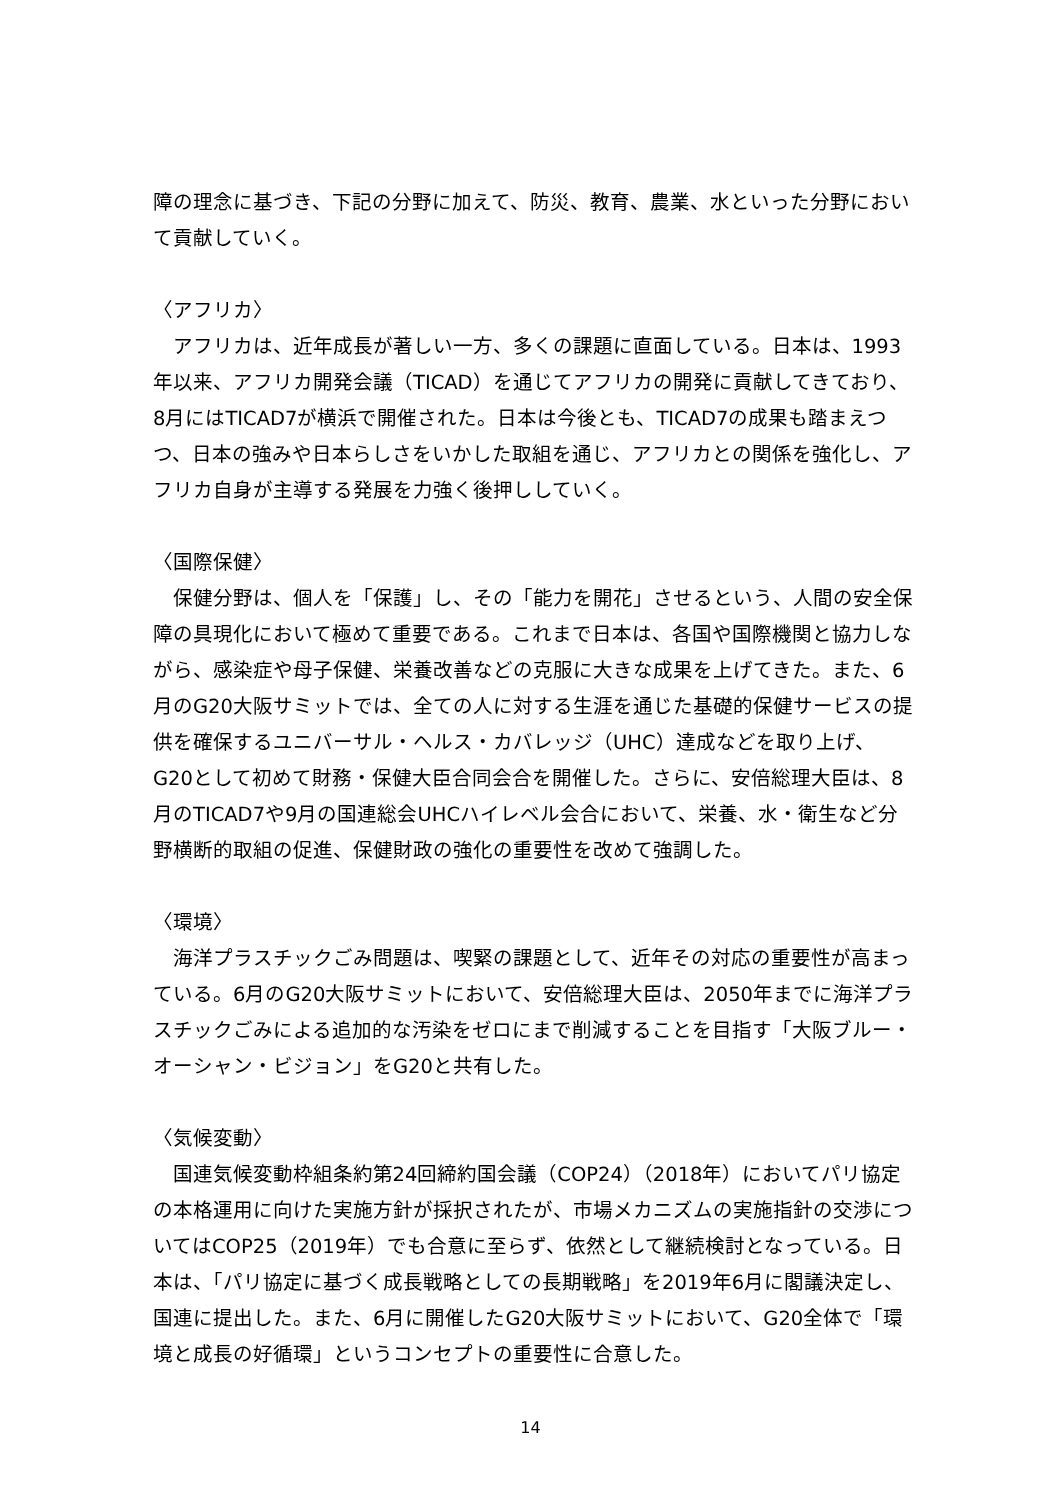障の理念に基づき、下記の分野に加えて、防災、教育、農業、水といった分野において貢献していく。
〈アフリカ〉
アフリカは、近年成長が著しい一方、多くの課題に直面している。日本は、1993年以来、アフリカ開発会議（TICAD）を通じてアフリカの開発に貢献してきており、8月にはTICAD7が横浜で開催された。日本は今後とも、TICAD7の成果も踏まえつつ、日本の強みや日本らしさをいかした取組を通じ、アフリカとの関係を強化し、アフリカ自身が主導する発展を力強く後押ししていく。
〈国際保健〉
保健分野は、個人を「保護」し、その「能力を開花」させるという、人間の安全保障の具現化において極めて重要である。これまで日本は、各国や国際機関と協力しながら、感染症や母子保健、栄養改善などの克服に大きな成果を上げてきた。また、6月のG20大阪サミットでは、全ての人に対する生涯を通じた基礎的保健サービスの提供を確保するユニバーサル・ヘルス・カバレッジ（UHC）達成などを取り上げ、G20として初めて財務・保健大臣合同会合を開催した。さらに、安倍総理大臣は、8月のTICAD7や9月の国連総会UHCハイレベル会合において、栄養、水・衛生など分野横断的取組の促進、保健財政の強化の重要性を改めて強調した。
〈環境〉
海洋プラスチックごみ問題は、喫緊の課題として、近年その対応の重要性が高まっている。6月のG20大阪サミットにおいて、安倍総理大臣は、2050年までに海洋プラスチックごみによる追加的な汚染をゼロにまで削減することを目指す「大阪ブルー・オーシャン・ビジョン」をG20と共有した。
〈気候変動〉
国連気候変動枠組条約第24回締約国会議（COP24）（2018年）においてパリ協定の本格運用に向けた実施方針が採択されたが、市場メカニズムの実施指針の交渉についてはCOP25（2019年）でも合意に至らず、依然として継続検討となっている。日本は、「パリ協定に基づく成長戦略としての長期戦略」を2019年6月に閣議決定し、国連に提出した。また、6月に開催したG20大阪サミットにおいて、G20全体で「環境と成長の好循環」というコンセプトの重要性に合意した。
14